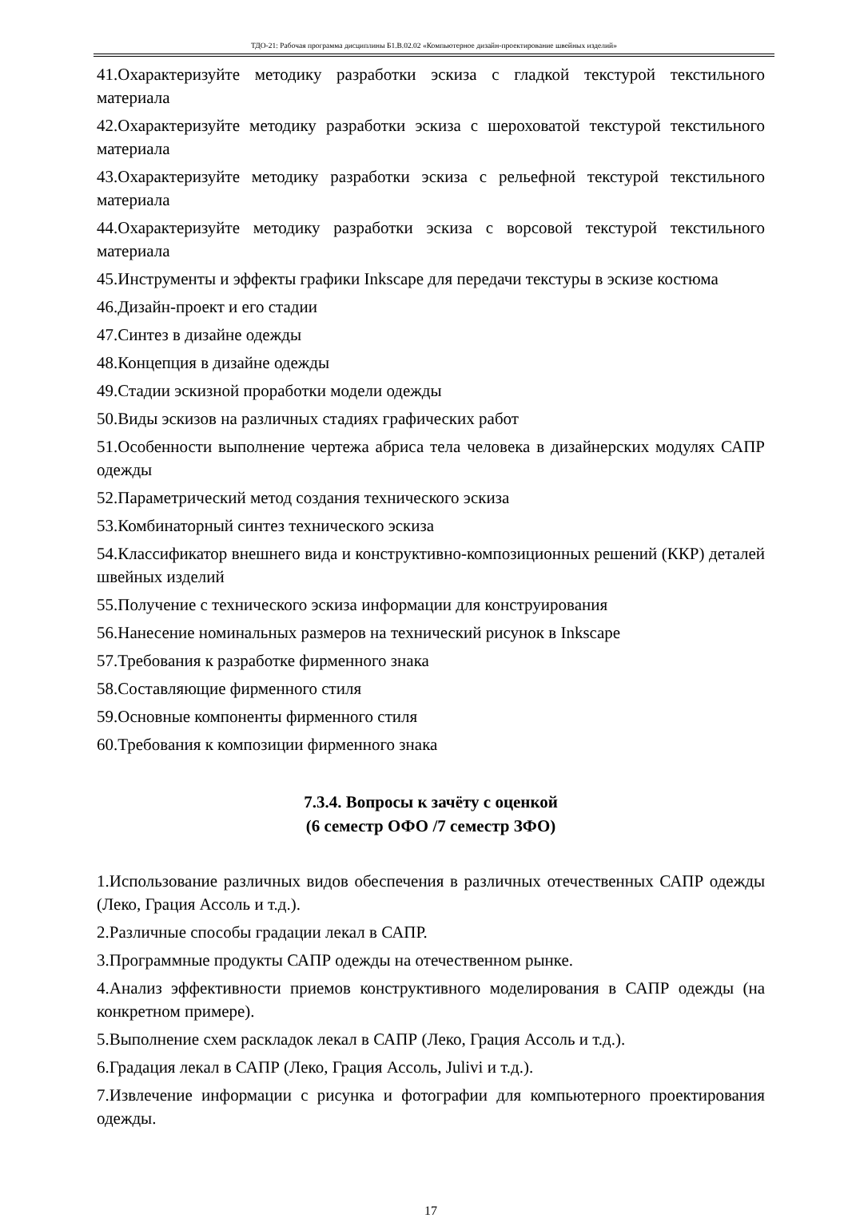ТДО-21: Рабочая программа дисциплины Б1.В.02.02 «Компьютерное дизайн-проектирование швейных изделий»
41.Охарактеризуйте методику разработки эскиза с гладкой текстурой текстильного материала
42.Охарактеризуйте методику разработки эскиза с шероховатой текстурой текстильного материала
43.Охарактеризуйте методику разработки эскиза с рельефной текстурой текстильного материала
44.Охарактеризуйте методику разработки эскиза с ворсовой текстурой текстильного материала
45.Инструменты и эффекты графики Inkscape для передачи текстуры в эскизе костюма
46.Дизайн-проект и его стадии
47.Синтез в дизайне одежды
48.Концепция в дизайне одежды
49.Стадии эскизной проработки модели одежды
50.Виды эскизов на различных стадиях графических работ
51.Особенности выполнение чертежа абриса тела человека в дизайнерских модулях САПР одежды
52.Параметрический метод создания технического эскиза
53.Комбинаторный синтез технического эскиза
54.Классификатор внешнего вида и конструктивно-композиционных решений (ККР) деталей швейных изделий
55.Получение с технического эскиза информации для конструирования
56.Нанесение номинальных размеров на технический рисунок в Inkscape
57.Требования к разработке фирменного знака
58.Составляющие фирменного стиля
59.Основные компоненты фирменного стиля
60.Требования к композиции фирменного знака
7.3.4. Вопросы к зачёту с оценкой
(6 семестр ОФО /7 семестр ЗФО)
1.Использование различных видов обеспечения в различных отечественных САПР одежды (Леко, Грация Ассоль и т.д.).
2.Различные способы градации лекал в САПР.
3.Программные продукты САПР одежды на отечественном рынке.
4.Анализ эффективности приемов конструктивного моделирования в САПР одежды (на конкретном примере).
5.Выполнение схем раскладок лекал в САПР (Леко, Грация Ассоль и т.д.).
6.Градация лекал в САПР (Леко, Грация Ассоль, Julivi и т.д.).
7.Извлечение информации с рисунка и фотографии для компьютерного проектирования одежды.
17